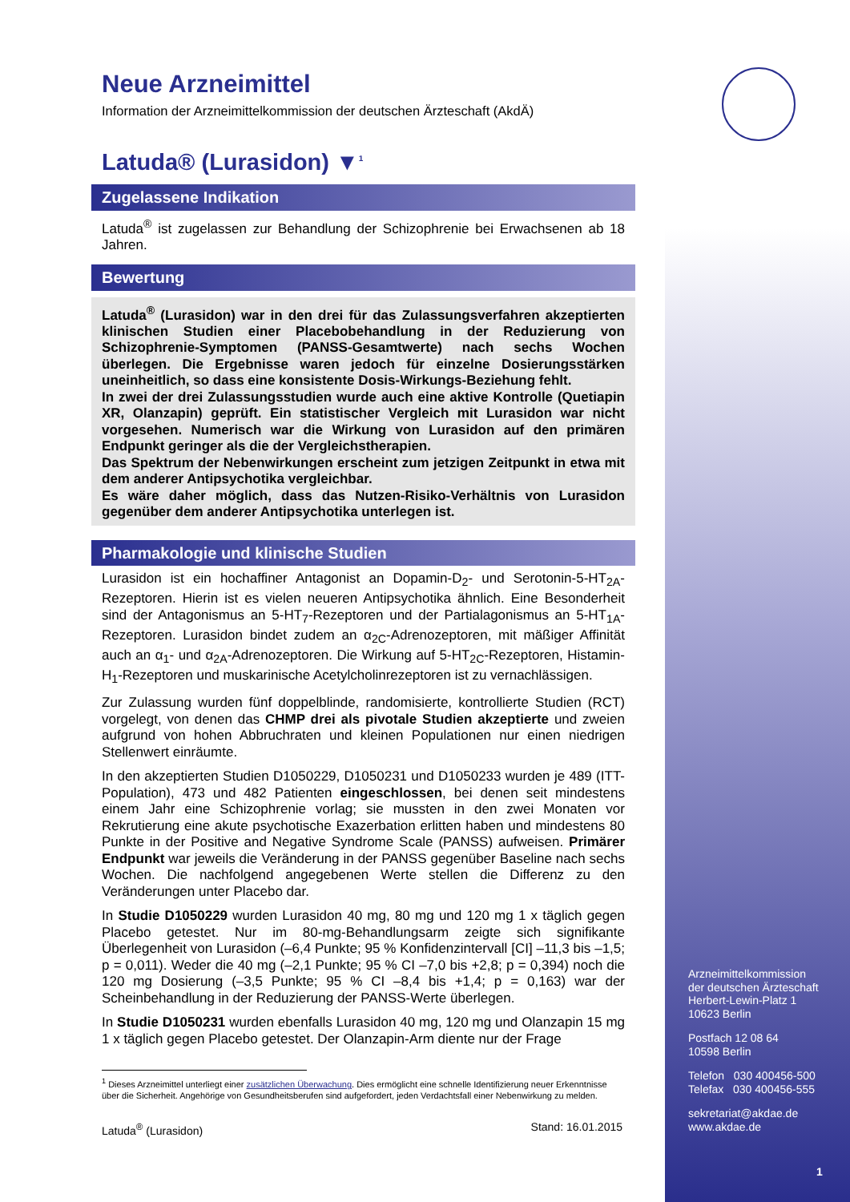Neue Arzneimittel
Information der Arzneimittelkommission der deutschen Ärzteschaft (AkdÄ)
Latuda® (Lurasidon) ▼<sup>1</sup>
Zugelassene Indikation
Latuda<sup>®</sup> ist zugelassen zur Behandlung der Schizophrenie bei Erwachsenen ab 18 Jahren.
Bewertung
Latuda<sup>®</sup> (Lurasidon) war in den drei für das Zulassungsverfahren akzeptierten klinischen Studien einer Placebobehandlung in der Reduzierung von Schizophrenie-Symptomen (PANSS-Gesamtwerte) nach sechs Wochen überlegen. Die Ergebnisse waren jedoch für einzelne Dosierungsstärken uneinheitlich, so dass eine konsistente Dosis-Wirkungs-Beziehung fehlt.
In zwei der drei Zulassungsstudien wurde auch eine aktive Kontrolle (Quetiapin XR, Olanzapin) geprüft. Ein statistischer Vergleich mit Lurasidon war nicht vorgesehen. Numerisch war die Wirkung von Lurasidon auf den primären Endpunkt geringer als die der Vergleichstherapien.
Das Spektrum der Nebenwirkungen erscheint zum jetzigen Zeitpunkt in etwa mit dem anderer Antipsychotika vergleichbar.
Es wäre daher möglich, dass das Nutzen-Risiko-Verhältnis von Lurasidon gegenüber dem anderer Antipsychotika unterlegen ist.
Pharmakologie und klinische Studien
Lurasidon ist ein hochaffiner Antagonist an Dopamin-D<sub>2</sub>- und Serotonin-5-HT<sub>2A</sub>-Rezeptoren. Hierin ist es vielen neueren Antipsychotika ähnlich. Eine Besonderheit sind der Antagonismus an 5-HT<sub>7</sub>-Rezeptoren und der Partialagonismus an 5-HT<sub>1A</sub>-Rezeptoren. Lurasidon bindet zudem an α<sub>2C</sub>-Adrenozeptoren, mit mäßiger Affinität auch an α<sub>1</sub>- und α<sub>2A</sub>-Adrenozeptoren. Die Wirkung auf 5-HT<sub>2C</sub>-Rezeptoren, Histamin-H<sub>1</sub>-Rezeptoren und muskarinische Acetylcholinrezeptoren ist zu vernachlässigen.
Zur Zulassung wurden fünf doppelblinde, randomisierte, kontrollierte Studien (RCT) vorgelegt, von denen das CHMP drei als pivotale Studien akzeptierte und zweien aufgrund von hohen Abbruchraten und kleinen Populationen nur einen niedrigen Stellenwert einräumte.
In den akzeptierten Studien D1050229, D1050231 und D1050233 wurden je 489 (ITT-Population), 473 und 482 Patienten eingeschlossen, bei denen seit mindestens einem Jahr eine Schizophrenie vorlag; sie mussten in den zwei Monaten vor Rekrutierung eine akute psychotische Exazerbation erlitten haben und mindestens 80 Punkte in der Positive and Negative Syndrome Scale (PANSS) aufweisen. Primärer Endpunkt war jeweils die Veränderung in der PANSS gegenüber Baseline nach sechs Wochen. Die nachfolgend angegebenen Werte stellen die Differenz zu den Veränderungen unter Placebo dar.
In Studie D1050229 wurden Lurasidon 40 mg, 80 mg und 120 mg 1 x täglich gegen Placebo getestet. Nur im 80-mg-Behandlungsarm zeigte sich signifikante Überlegenheit von Lurasidon (–6,4 Punkte; 95 % Konfidenzintervall [CI] –11,3 bis –1,5; p = 0,011). Weder die 40 mg (–2,1 Punkte; 95 % CI –7,0 bis +2,8; p = 0,394) noch die 120 mg Dosierung (–3,5 Punkte; 95 % CI –8,4 bis +1,4; p = 0,163) war der Scheinbehandlung in der Reduzierung der PANSS-Werte überlegen.
In Studie D1050231 wurden ebenfalls Lurasidon 40 mg, 120 mg und Olanzapin 15 mg 1 x täglich gegen Placebo getestet. Der Olanzapin-Arm diente nur der Frage
<sup>1</sup> Dieses Arzneimittel unterliegt einer zusätzlichen Überwachung. Dies ermöglicht eine schnelle Identifizierung neuer Erkenntnisse über die Sicherheit. Angehörige von Gesundheitsberufen sind aufgefordert, jeden Verdachtsfall einer Nebenwirkung zu melden.
Latuda<sup>®</sup> (Lurasidon) Stand: 16.01.2015
Arzneimittelkommission
der deutschen Ärzteschaft
Herbert-Lewin-Platz 1
10623 Berlin
Postfach 12 08 64
10598 Berlin
Telefon 030 400456-500
Telefax 030 400456-555
sekretariat@akdae.de
www.akdae.de
1